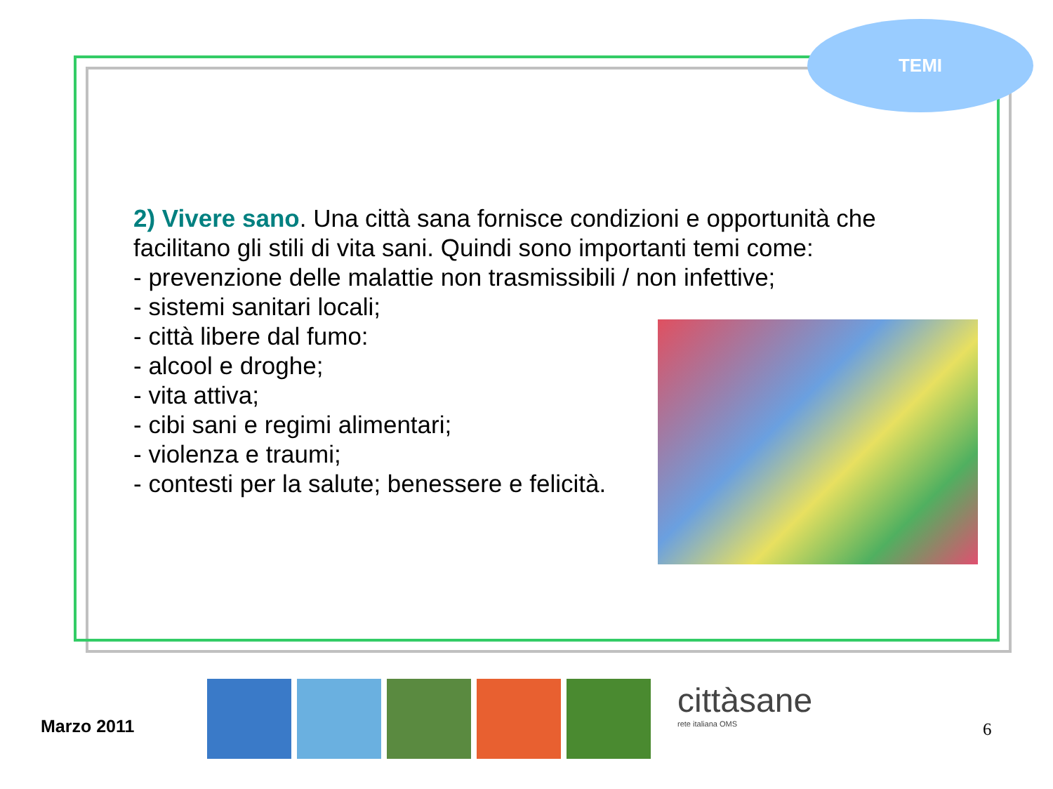TEMI
2) Vivere sano. Una città sana fornisce condizioni e opportunità che facilitano gli stili di vita sani. Quindi sono importanti temi come:
- prevenzione delle malattie non trasmissibili / non infettive;
- sistemi sanitari locali;
- città libere dal fumo:
- alcool e droghe;
- vita attiva;
- cibi sani e regimi alimentari;
- violenza e traumi;
- contesti per la salute; benessere e felicità.
Marzo 2011
cittàsane
rete italiana OMS
6